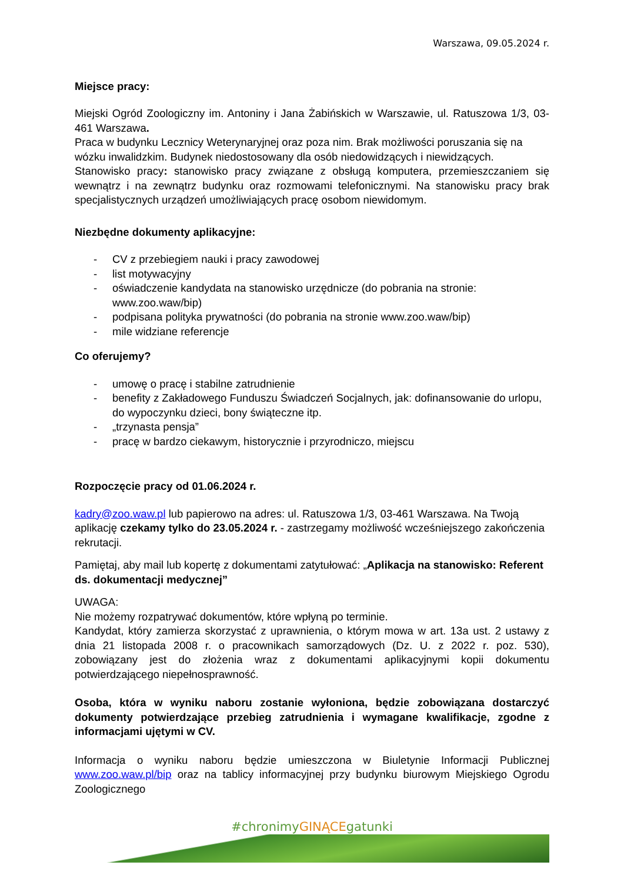Warszawa, 09.05.2024 r.
Miejsce pracy:
Miejski Ogród Zoologiczny im. Antoniny i Jana Żabińskich w Warszawie, ul. Ratuszowa 1/3, 03-461 Warszawa.
Praca w budynku Lecznicy Weterynaryjnej oraz poza nim. Brak możliwości poruszania się na wózku inwalidzkim. Budynek niedostosowany dla osób niedowidzących i niewidzących.
Stanowisko pracy: stanowisko pracy związane z obsługą komputera, przemieszczaniem się wewnątrz i na zewnątrz budynku oraz rozmowami telefonicznymi. Na stanowisku pracy brak specjalistycznych urządzeń umożliwiających pracę osobom niewidomym.
Niezbędne dokumenty aplikacyjne:
- CV z przebiegiem nauki i pracy zawodowej
- list motywacyjny
- oświadczenie kandydata na stanowisko urzędnicze (do pobrania na stronie: www.zoo.waw/bip)
- podpisana polityka prywatności (do pobrania na stronie www.zoo.waw/bip)
- mile widziane referencje
Co oferujemy?
- umowę o pracę i stabilne zatrudnienie
- benefity z Zakładowego Funduszu Świadczeń Socjalnych, jak: dofinansowanie do urlopu, do wypoczynku dzieci, bony świąteczne itp.
- „trzynasta pensja”
- pracę w bardzo ciekawym, historycznie i przyrodniczo, miejscu
Rozpoczęcie pracy od 01.06.2024 r.
kadry@zoo.waw.pl lub papierowo na adres: ul. Ratuszowa 1/3, 03-461 Warszawa. Na Twoją aplikację czekamy tylko do 23.05.2024 r. - zastrzegamy możliwość wcześniejszego zakończenia rekrutacji.
Pamiętaj, aby mail lub kopertę z dokumentami zatytułować: „Aplikacja na stanowisko: Referent ds. dokumentacji medycznej”
UWAGA:
Nie możemy rozpatrywać dokumentów, które wpłyną po terminie.
Kandydat, który zamierza skorzystać z uprawnienia, o którym mowa w art. 13a ust. 2 ustawy z dnia 21 listopada 2008 r. o pracownikach samorządowych (Dz. U. z 2022 r. poz. 530), zobowiązany jest do złożenia wraz z dokumentami aplikacyjnymi kopii dokumentu potwierdzającego niepełnosprawność.
Osoba, która w wyniku naboru zostanie wyłoniona, będzie zobowiązana dostarczyć dokumenty potwierdzające przebieg zatrudnienia i wymagane kwalifikacje, zgodne z informacjami ujętymi w CV.
Informacja o wyniku naboru będzie umieszczona w Biuletynie Informacji Publicznej www.zoo.waw.pl/bip oraz na tablicy informacyjnej przy budynku biurowym Miejskiego Ogrodu Zoologicznego
#chronimyGINĄCEgatunki